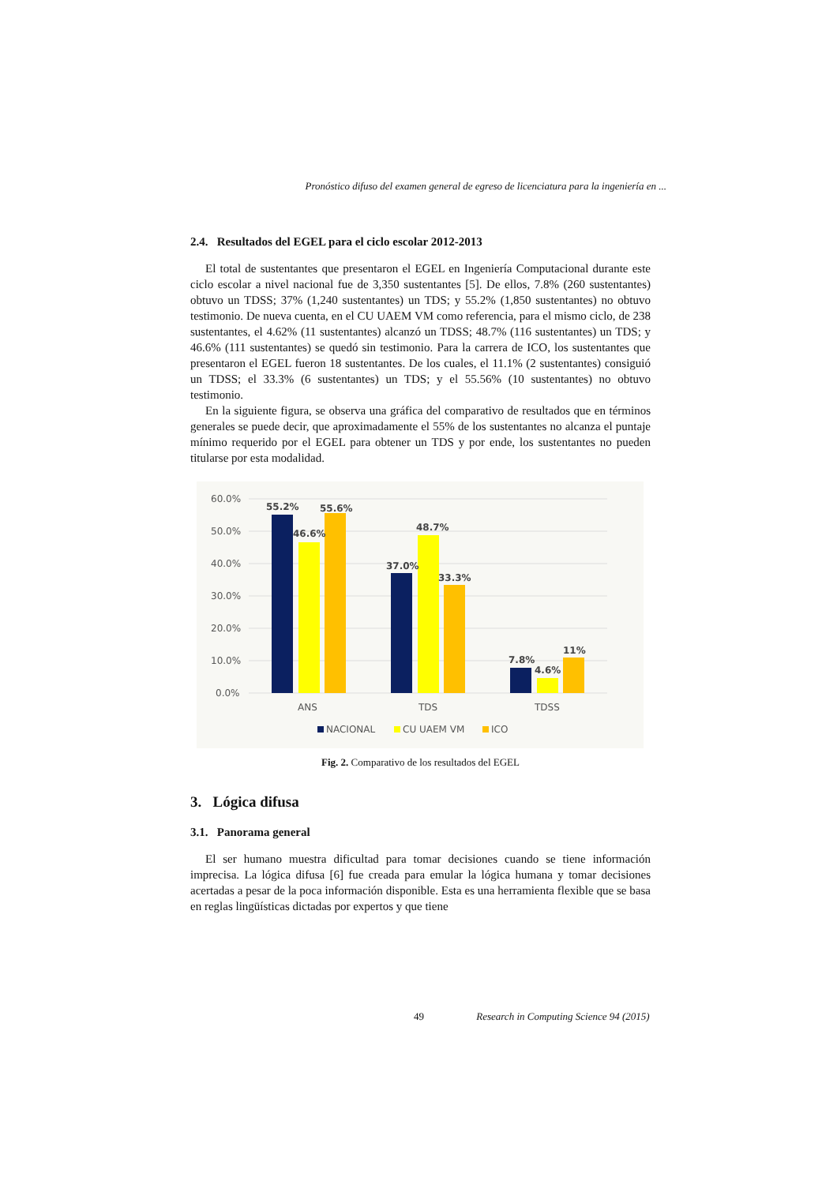Pronóstico difuso del examen general de egreso de licenciatura para la ingeniería en ...
2.4. Resultados del EGEL para el ciclo escolar 2012-2013
El total de sustentantes que presentaron el EGEL en Ingeniería Computacional durante este ciclo escolar a nivel nacional fue de 3,350 sustentantes [5]. De ellos, 7.8% (260 sustentantes) obtuvo un TDSS; 37% (1,240 sustentantes) un TDS; y 55.2% (1,850 sustentantes) no obtuvo testimonio. De nueva cuenta, en el CU UAEM VM como referencia, para el mismo ciclo, de 238 sustentantes, el 4.62% (11 sustentantes) alcanzó un TDSS; 48.7% (116 sustentantes) un TDS; y 46.6% (111 sustentantes) se quedó sin testimonio. Para la carrera de ICO, los sustentantes que presentaron el EGEL fueron 18 sustentantes. De los cuales, el 11.1% (2 sustentantes) consiguió un TDSS; el 33.3% (6 sustentantes) un TDS; y el 55.56% (10 sustentantes) no obtuvo testimonio.
En la siguiente figura, se observa una gráfica del comparativo de resultados que en términos generales se puede decir, que aproximadamente el 55% de los sustentantes no alcanza el puntaje mínimo requerido por el EGEL para obtener un TDS y por ende, los sustentantes no pueden titularse por esta modalidad.
60.0%
50.0%
40.0%
30.0%
20.0%
10.0%
0.0%
55.2%
46.6%
55.6%
37.0%
48.7%
33.3%
7.8%
4.6%
11%
ANS
TDS
TDSS
NACIONAL
CU UAEM VM
ICO
Fig. 2. Comparativo de los resultados del EGEL
3. Lógica difusa
3.1. Panorama general
El ser humano muestra dificultad para tomar decisiones cuando se tiene información imprecisa. La lógica difusa [6] fue creada para emular la lógica humana y tomar decisiones acertadas a pesar de la poca información disponible. Esta es una herramienta flexible que se basa en reglas lingüísticas dictadas por expertos y que tiene
49 Research in Computing Science 94 (2015)